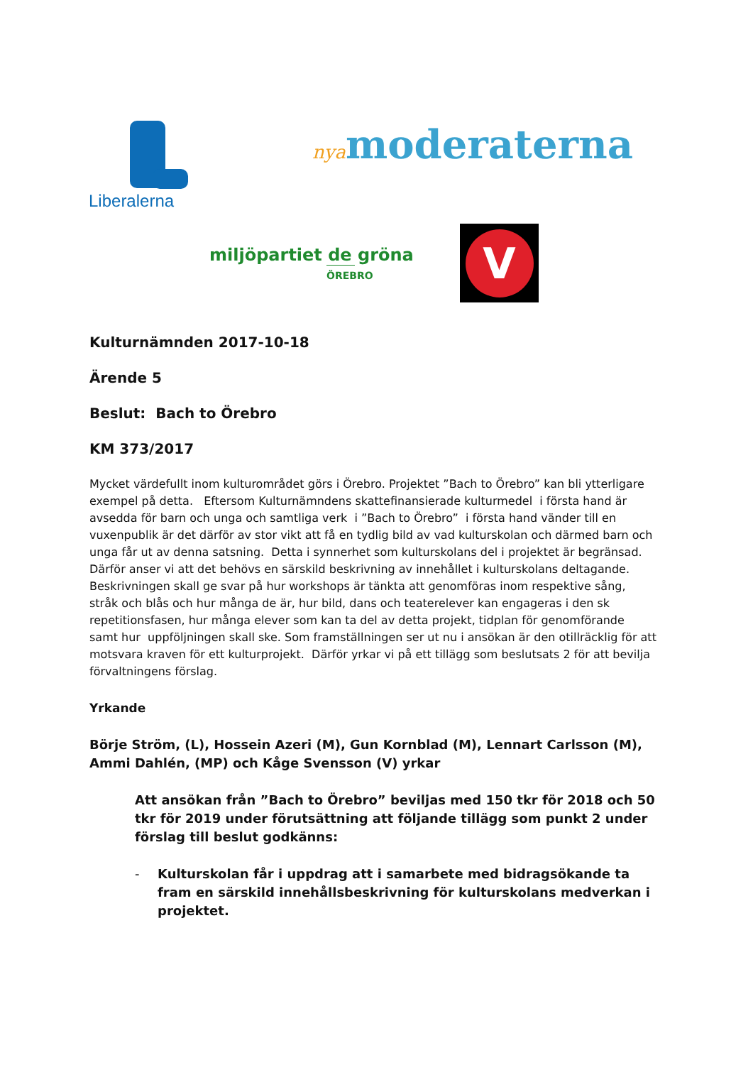Liberalerna nyamoderaterna
miljöpartiet de gröna
ÖREBRO
V
Kulturnämnden 2017-10-18
Ärende 5
Beslut: Bach to Örebro
KM 373/2017
Mycket värdefullt inom kulturområdet görs i Örebro. Projektet ”Bach to Örebro” kan bli ytterligare exempel på detta. Eftersom Kulturnämndens skattefinansierade kulturmedel i första hand är avsedda för barn och unga och samtliga verk i ”Bach to Örebro” i första hand vänder till en vuxenpublik är det därför av stor vikt att få en tydlig bild av vad kulturskolan och därmed barn och unga får ut av denna satsning. Detta i synnerhet som kulturskolans del i projektet är begränsad. Därför anser vi att det behövs en särskild beskrivning av innehållet i kulturskolans deltagande. Beskrivningen skall ge svar på hur workshops är tänkta att genomföras inom respektive sång, stråk och blås och hur många de är, hur bild, dans och teaterelever kan engageras i den sk repetitionsfasen, hur många elever som kan ta del av detta projekt, tidplan för genomförande samt hur uppföljningen skall ske. Som framställningen ser ut nu i ansökan är den otillräcklig för att motsvara kraven för ett kulturprojekt. Därför yrkar vi på ett tillägg som beslutsats 2 för att bevilja förvaltningens förslag.
Yrkande
Börje Ström, (L), Hossein Azeri (M), Gun Kornblad (M), Lennart Carlsson (M), Ammi Dahlén, (MP) och Kåge Svensson (V) yrkar
Att ansökan från ”Bach to Örebro” beviljas med 150 tkr för 2018 och 50 tkr för 2019 under förutsättning att följande tillägg som punkt 2 under förslag till beslut godkänns:
- Kulturskolan får i uppdrag att i samarbete med bidragsökande ta fram en särskild innehållsbeskrivning för kulturskolans medverkan i projektet.